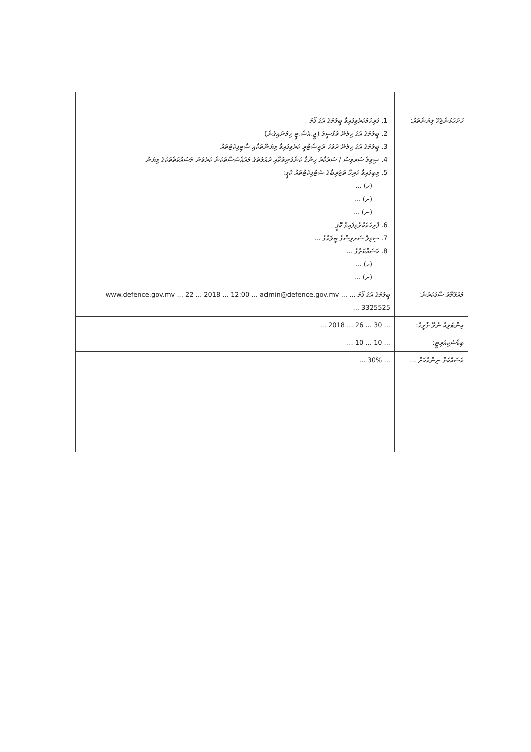| ހުށަހަޅަންޖެހޭ ލިޔުންތައް: | 1. ފުރިހަމަކުރެވިފައިވާ ބީލަމުގެ އަގު ފޯމު 2. ބީލަމުގެ އަގު ހިމެނޭ ތަފްސީލު (ޖީ.އެސް.ޓީ ހިމަނައިގެން) 3. ބީލަމުގެ އަގު ހިމެނޭ ދުވަހު ރަޖިސްޓްރީ ކުރެވިފައިވާ ލިޔުންތަކާއި ސާޓިފިކެޓުތައް 4. ސިވިލް ސަރވިސް / ސަރުކާރު ހިންގާ ކުންފުނިތަކާއި ދައުލަތުގެ މުއައްސަސާތަކުން ކުރެވުނު މަސައްކަތްތަކުގެ ލިޔުން 5. ލިބިފައިވާ ހުރިހާ ތަޖުރިބާގެ ސެޓްފިކެޓްތައް ކޮޕީ: (ހ) ... (ށ) ... (ނ) ... 6. ފުރިހަމަކުރެވިފައިވާ ކޮޕީ 7. ސިވިލް ސަރވިސްގެ ބީލަމުގެ ... 8. މަސައްކަތުގެ ... (ހ) ... (ށ) ... |
| މަޢުލޫމާތު ސާފުކުރުން: | ބީލަމުގެ އަގު ފޯމު ... www.defence.gov.mv ... 22 ... 2018 ... 12:00 ... admin@defence.gov.mv ... 3325525 ... |
| އިންޓަވިއު ނެރޭ ތާރީޚު: | ... 2018 ... 26 ... 30 ... |
| ބިޑްސެކިއުރިޓީ: | ... 10 ... 10 ... |
| މަސައްކަތް ނިންމުމަށް ... | ... 30% ... |